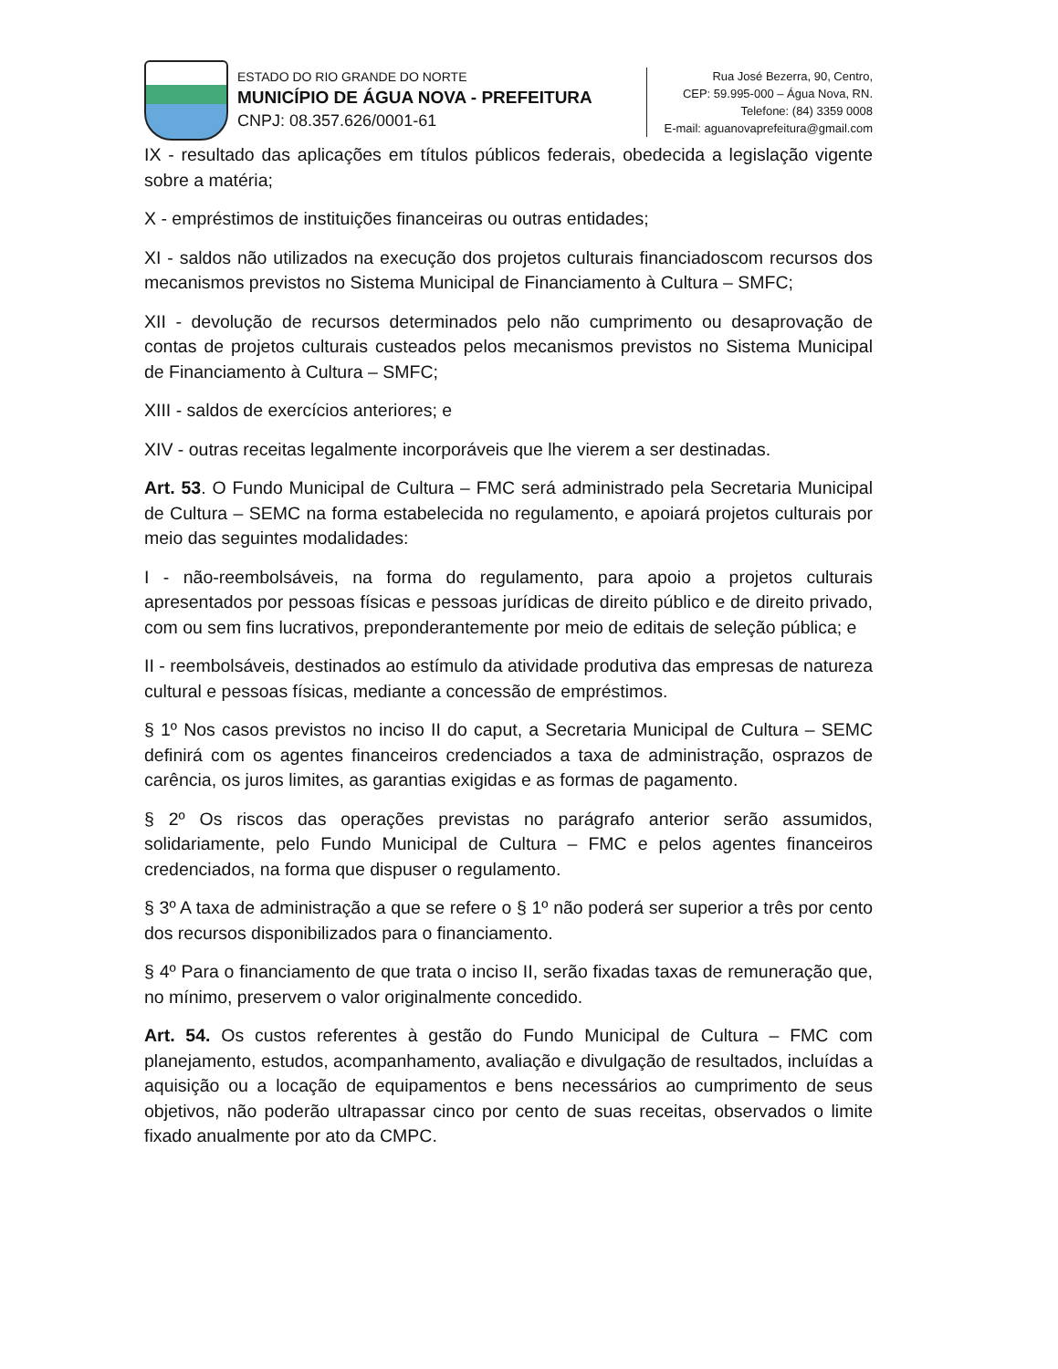ESTADO DO RIO GRANDE DO NORTE
MUNICÍPIO DE ÁGUA NOVA - PREFEITURA
CNPJ: 08.357.626/0001-61
Rua José Bezerra, 90, Centro,
CEP: 59.995-000 – Água Nova, RN.
Telefone: (84) 3359 0008
E-mail: aguanovaprefeitura@gmail.com
IX - resultado das aplicações em títulos públicos federais, obedecida a legislação vigente sobre a matéria;
X - empréstimos de instituições financeiras ou outras entidades;
XI - saldos não utilizados na execução dos projetos culturais financiadoscom recursos dos mecanismos previstos no Sistema Municipal de Financiamento à Cultura – SMFC;
XII - devolução de recursos determinados pelo não cumprimento ou desaprovação de contas de projetos culturais custeados pelos mecanismos previstos no Sistema Municipal de Financiamento à Cultura – SMFC;
XIII - saldos de exercícios anteriores; e
XIV - outras receitas legalmente incorporáveis que lhe vierem a ser destinadas.
Art. 53. O Fundo Municipal de Cultura – FMC será administrado pela Secretaria Municipal de Cultura – SEMC na forma estabelecida no regulamento, e apoiará projetos culturais por meio das seguintes modalidades:
I - não-reembolsáveis, na forma do regulamento, para apoio a projetos culturais apresentados por pessoas físicas e pessoas jurídicas de direito público e de direito privado, com ou sem fins lucrativos, preponderantemente por meio de editais de seleção pública; e
II - reembolsáveis, destinados ao estímulo da atividade produtiva das empresas de natureza cultural e pessoas físicas, mediante a concessão de empréstimos.
§ 1º Nos casos previstos no inciso II do caput, a Secretaria Municipal de Cultura – SEMC definirá com os agentes financeiros credenciados a taxa de administração, osprazos de carência, os juros limites, as garantias exigidas e as formas de pagamento.
§ 2º Os riscos das operações previstas no parágrafo anterior serão assumidos, solidariamente, pelo Fundo Municipal de Cultura – FMC e pelos agentes financeiros credenciados, na forma que dispuser o regulamento.
§ 3º A taxa de administração a que se refere o § 1º não poderá ser superior a três por cento dos recursos disponibilizados para o financiamento.
§ 4º Para o financiamento de que trata o inciso II, serão fixadas taxas de remuneração que, no mínimo, preservem o valor originalmente concedido.
Art. 54. Os custos referentes à gestão do Fundo Municipal de Cultura – FMC com planejamento, estudos, acompanhamento, avaliação e divulgação de resultados, incluídas a aquisição ou a locação de equipamentos e bens necessários ao cumprimento de seus objetivos, não poderão ultrapassar cinco por cento de suas receitas, observados o limite fixado anualmente por ato da CMPC.